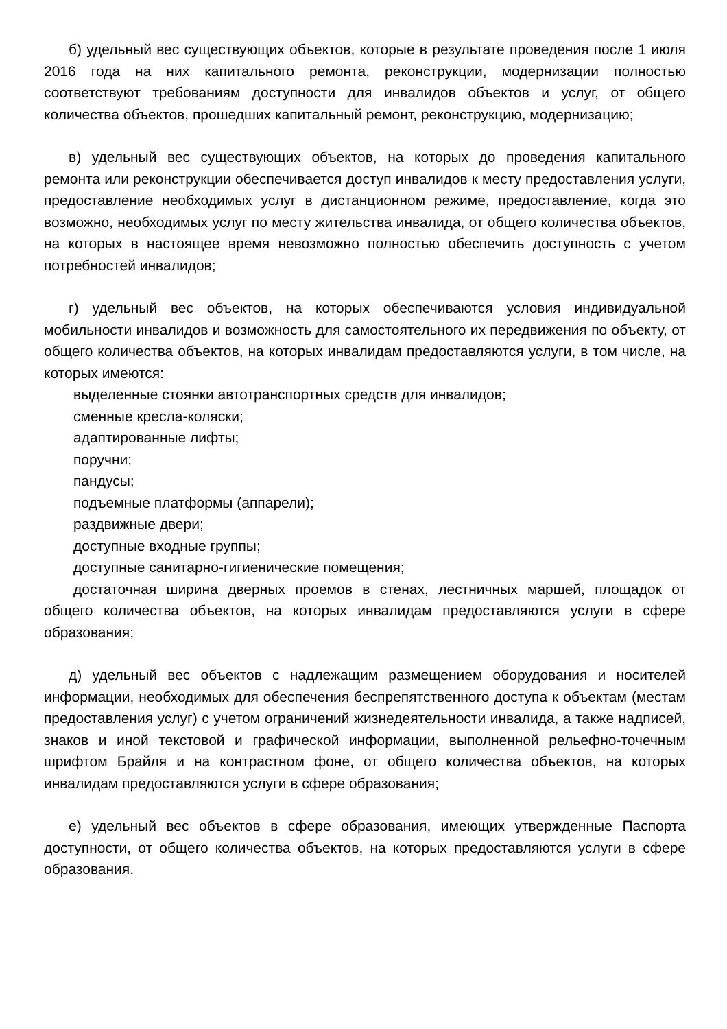б) удельный вес существующих объектов, которые в результате проведения после 1 июля 2016 года на них капитального ремонта, реконструкции, модернизации полностью соответствуют требованиям доступности для инвалидов объектов и услуг, от общего количества объектов, прошедших капитальный ремонт, реконструкцию, модернизацию;
в) удельный вес существующих объектов, на которых до проведения капитального ремонта или реконструкции обеспечивается доступ инвалидов к месту предоставления услуги, предоставление необходимых услуг в дистанционном режиме, предоставление, когда это возможно, необходимых услуг по месту жительства инвалида, от общего количества объектов, на которых в настоящее время невозможно полностью обеспечить доступность с учетом потребностей инвалидов;
г) удельный вес объектов, на которых обеспечиваются условия индивидуальной мобильности инвалидов и возможность для самостоятельного их передвижения по объекту, от общего количества объектов, на которых инвалидам предоставляются услуги, в том числе, на которых имеются:
выделенные стоянки автотранспортных средств для инвалидов;
сменные кресла-коляски;
адаптированные лифты;
поручни;
пандусы;
подъемные платформы (аппарели);
раздвижные двери;
доступные входные группы;
доступные санитарно-гигиенические помещения;
достаточная ширина дверных проемов в стенах, лестничных маршей, площадок от общего количества объектов, на которых инвалидам предоставляются услуги в сфере образования;
д) удельный вес объектов с надлежащим размещением оборудования и носителей информации, необходимых для обеспечения беспрепятственного доступа к объектам (местам предоставления услуг) с учетом ограничений жизнедеятельности инвалида, а также надписей, знаков и иной текстовой и графической информации, выполненной рельефно-точечным шрифтом Брайля и на контрастном фоне, от общего количества объектов, на которых инвалидам предоставляются услуги в сфере образования;
е) удельный вес объектов в сфере образования, имеющих утвержденные Паспорта доступности, от общего количества объектов, на которых предоставляются услуги в сфере образования.